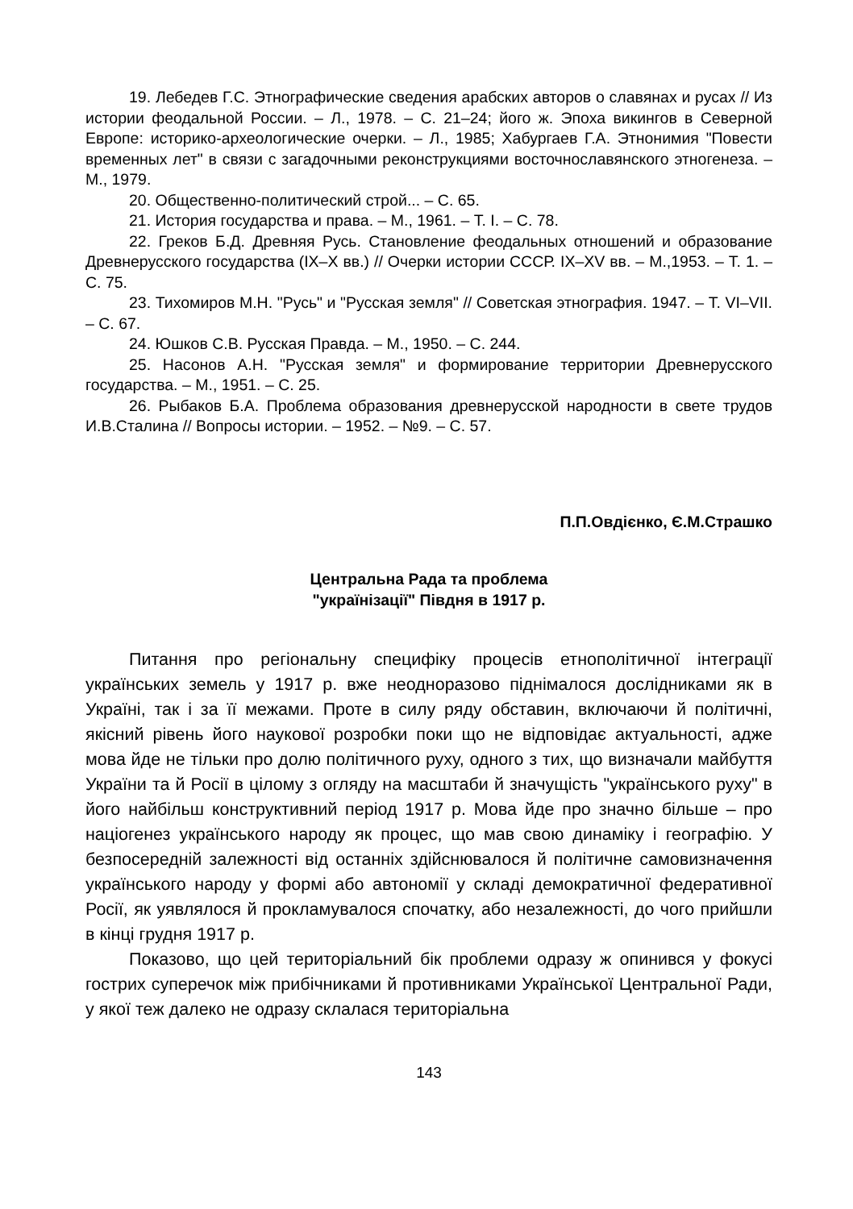19. Лебедев Г.С. Этнографические сведения арабских авторов о славянах и русах // Из истории феодальной России. – Л., 1978. – С. 21–24; його ж. Эпоха викингов в Северной Европе: историко-археологические очерки. – Л., 1985; Хабургаев Г.А. Этнонимия "Повести временных лет" в связи с загадочными реконструкциями восточнославянского этногенеза. – М., 1979.
20. Общественно-политический строй... – С. 65.
21. История государства и права. – М., 1961. – Т. І. – С. 78.
22. Греков Б.Д. Древняя Русь. Становление феодальных отношений и образование Древнерусского государства (IX–X вв.) // Очерки истории СССР. IX–XV вв. – М.,1953. – Т. 1. – С. 75.
23. Тихомиров М.Н. "Русь" и "Русская земля" // Советская этнография. 1947. – Т. VI–VII. – С. 67.
24. Юшков С.В. Русская Правда. – М., 1950. – С. 244.
25. Насонов А.Н. "Русская земля" и формирование территории Древнерусского государства. – М., 1951. – С. 25.
26. Рыбаков Б.А. Проблема образования древнерусской народности в свете трудов И.В.Сталина // Вопросы истории. – 1952. – №9. – С. 57.
П.П.Овдієнко, Є.М.Страшко
Центральна Рада та проблема
"українізації" Півдня в 1917 р.
Питання про регіональну специфіку процесів етнополітичної інтеграції українських земель у 1917 р. вже неодноразово піднімалося дослідниками як в Україні, так і за її межами. Проте в силу ряду обставин, включаючи й політичні, якісний рівень його наукової розробки поки що не відповідає актуальності, адже мова йде не тільки про долю політичного руху, одного з тих, що визначали майбуття України та й Росії в цілому з огляду на масштаби й значущість "українського руху" в його найбільш конструктивний період 1917 р. Мова йде про значно більше – про націогенез українського народу як процес, що мав свою динаміку і географію. У безпосередній залежності від останніх здійснювалося й політичне самовизначення українського народу у формі або автономії у складі демократичної федеративної Росії, як уявлялося й прокламувалося спочатку, або незалежності, до чого прийшли в кінці грудня 1917 р.
Показово, що цей територіальний бік проблеми одразу ж опинився у фокусі гострих суперечок між прибічниками й противниками Української Центральної Ради, у якої теж далеко не одразу склалася територіальна
143